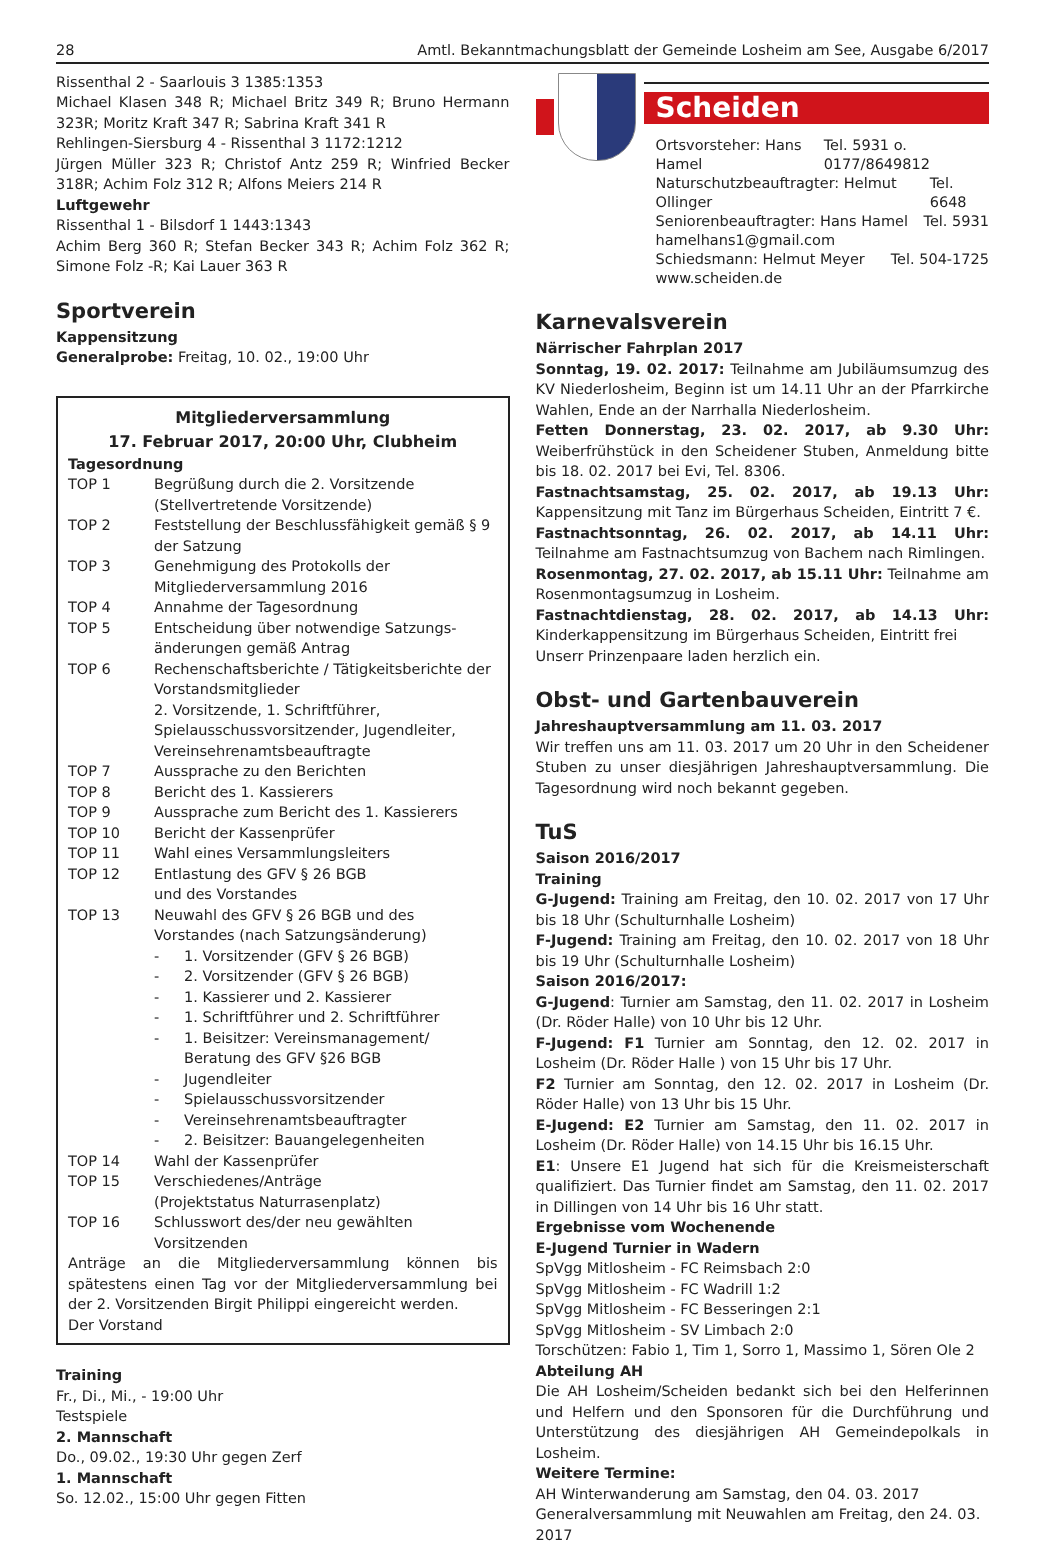28 Amtl. Bekanntmachungsblatt der Gemeinde Losheim am See, Ausgabe 6/2017
Rissenthal 2 - Saarlouis 3 1385:1353
Michael Klasen 348 R; Michael Britz 349 R; Bruno Hermann 323R; Moritz Kraft 347 R; Sabrina Kraft 341 R
Rehlingen-Siersburg 4 - Rissenthal 3 1172:1212
Jürgen Müller 323 R; Christof Antz 259 R; Winfried Becker 318R; Achim Folz 312 R; Alfons Meiers 214 R
Luftgewehr
Rissenthal 1 - Bilsdorf 1 1443:1343
Achim Berg 360 R; Stefan Becker 343 R; Achim Folz 362 R; Simone Folz -R; Kai Lauer 363 R
Sportverein
Kappensitzung
Generalprobe: Freitag, 10. 02., 19:00 Uhr
Mitgliederversammlung
17. Februar 2017, 20:00 Uhr, Clubheim
Tagesordnung
TOP 1 Begrüßung durch die 2. Vorsitzende (Stellvertretende Vorsitzende)
TOP 2 Feststellung der Beschlussfähigkeit gemäß § 9 der Satzung
TOP 3 Genehmigung des Protokolls der Mitgliederversammlung 2016
TOP 4 Annahme der Tagesordnung
TOP 5 Entscheidung über notwendige Satzungs-änderungen gemäß Antrag
TOP 6 Rechenschaftsberichte / Tätigkeitsberichte der Vorstandsmitglieder
2. Vorsitzende, 1. Schriftführer, Spielausschussvorsitzender, Jugendleiter, Vereinsehrenamtsbeauftragte
TOP 7 Aussprache zu den Berichten
TOP 8 Bericht des 1. Kassierers
TOP 9 Aussprache zum Bericht des 1. Kassierers
TOP 10 Bericht der Kassenprüfer
TOP 11 Wahl eines Versammlungsleiters
TOP 12 Entlastung des GFV § 26 BGB
und des Vorstandes
TOP 13 Neuwahl des GFV § 26 BGB und des Vorstandes (nach Satzungsänderung)
- 1. Vorsitzender (GFV § 26 BGB)
- 2. Vorsitzender (GFV § 26 BGB)
- 1. Kassierer und 2. Kassierer
- 1. Schriftführer und 2. Schriftführer
- 1. Beisitzer: Vereinsmanagement/ Beratung des GFV §26 BGB
- Jugendleiter
- Spielausschussvorsitzender
- Vereinsehrenamtsbeauftragter
- 2. Beisitzer: Bauangelegenheiten
TOP 14 Wahl der Kassenprüfer
TOP 15 Verschiedenes/Anträge
(Projektstatus Naturrasenplatz)
TOP 16 Schlusswort des/der neu gewählten Vorsitzenden
Anträge an die Mitgliederversammlung können bis spätestens einen Tag vor der Mitgliederversammlung bei der 2. Vorsitzenden Birgit Philippi eingereicht werden.
Der Vorstand
Training
Fr., Di., Mi., - 19:00 Uhr
Testspiele
2. Mannschaft
Do., 09.02., 19:30 Uhr gegen Zerf
1. Mannschaft
So. 12.02., 15:00 Uhr gegen Fitten
Scheiden
Ortsvorsteher: Hans Hamel Tel. 5931 o. 0177/8649812
Naturschutzbeauftragter: Helmut Ollinger Tel. 6648
Seniorenbeauftragter: Hans Hamel Tel. 5931
hamelhans1@gmail.com
Schiedsmann: Helmut Meyer Tel. 504-1725
www.scheiden.de
Karnevalsverein
Närrischer Fahrplan 2017
Sonntag, 19. 02. 2017: Teilnahme am Jubiläumsumzug des KV Niederlosheim, Beginn ist um 14.11 Uhr an der Pfarrkirche Wahlen, Ende an der Narrhalla Niederlosheim.
Fetten Donnerstag, 23. 02. 2017, ab 9.30 Uhr: Weiberfrühstück in den Scheidener Stuben, Anmeldung bitte bis 18. 02. 2017 bei Evi, Tel. 8306.
Fastnachtsamstag, 25. 02. 2017, ab 19.13 Uhr: Kappensitzung mit Tanz im Bürgerhaus Scheiden, Eintritt 7 €.
Fastnachtsonntag, 26. 02. 2017, ab 14.11 Uhr: Teilnahme am Fastnachtsumzug von Bachem nach Rimlingen.
Rosenmontag, 27. 02. 2017, ab 15.11 Uhr: Teilnahme am Rosenmontagsumzug in Losheim.
Fastnachtdienstag, 28. 02. 2017, ab 14.13 Uhr: Kinderkappensitzung im Bürgerhaus Scheiden, Eintritt frei
Unserr Prinzenpaare laden herzlich ein.
Obst- und Gartenbauverein
Jahreshauptversammlung am 11. 03. 2017
Wir treffen uns am 11. 03. 2017 um 20 Uhr in den Scheidener Stuben zu unser diesjährigen Jahreshauptversammlung. Die Tagesordnung wird noch bekannt gegeben.
TuS
Saison 2016/2017
Training
G-Jugend: Training am Freitag, den 10. 02. 2017 von 17 Uhr bis 18 Uhr (Schulturnhalle Losheim)
F-Jugend: Training am Freitag, den 10. 02. 2017 von 18 Uhr bis 19 Uhr (Schulturnhalle Losheim)
Saison 2016/2017:
G-Jugend: Turnier am Samstag, den 11. 02. 2017 in Losheim (Dr. Röder Halle) von 10 Uhr bis 12 Uhr.
F-Jugend: F1 Turnier am Sonntag, den 12. 02. 2017 in Losheim (Dr. Röder Halle ) von 15 Uhr bis 17 Uhr.
F2 Turnier am Sonntag, den 12. 02. 2017 in Losheim (Dr. Röder Halle) von 13 Uhr bis 15 Uhr.
E-Jugend: E2 Turnier am Samstag, den 11. 02. 2017 in Losheim (Dr. Röder Halle) von 14.15 Uhr bis 16.15 Uhr.
E1: Unsere E1 Jugend hat sich für die Kreismeisterschaft qualifiziert. Das Turnier findet am Samstag, den 11. 02. 2017 in Dillingen von 14 Uhr bis 16 Uhr statt.
Ergebnisse vom Wochenende
E-Jugend Turnier in Wadern
SpVgg Mitlosheim - FC Reimsbach 2:0
SpVgg Mitlosheim - FC Wadrill 1:2
SpVgg Mitlosheim - FC Besseringen 2:1
SpVgg Mitlosheim - SV Limbach 2:0
Torschützen: Fabio 1, Tim 1, Sorro 1, Massimo 1, Sören Ole 2
Abteilung AH
Die AH Losheim/Scheiden bedankt sich bei den Helferinnen und Helfern und den Sponsoren für die Durchführung und Unterstützung des diesjährigen AH Gemeindepolkals in Losheim.
Weitere Termine:
AH Winterwanderung am Samstag, den 04. 03. 2017
Generalversammlung mit Neuwahlen am Freitag, den 24. 03. 2017